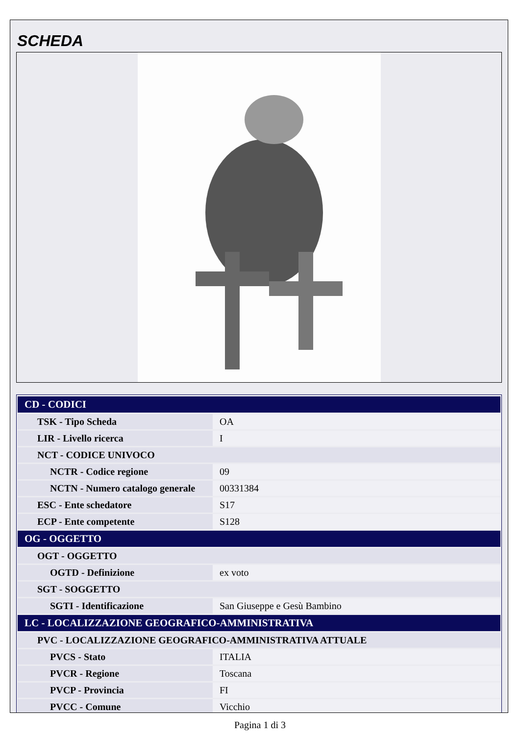SCHEDA
| CD - CODICI | |
| --- | --- |
| TSK - Tipo Scheda | OA |
| LIR - Livello ricerca | I |
| NCT - CODICE UNIVOCO | |
| NCTR - Codice regione | 09 |
| NCTN - Numero catalogo generale | 00331384 |
| ESC - Ente schedatore | S17 |
| ECP - Ente competente | S128 |
| OG - OGGETTO | |
| OGT - OGGETTO | |
| OGTD - Definizione | ex voto |
| SGT - SOGGETTO | |
| SGTI - Identificazione | San Giuseppe e Gesù Bambino |
| LC - LOCALIZZAZIONE GEOGRAFICO-AMMINISTRATIVA | |
| PVC - LOCALIZZAZIONE GEOGRAFICO-AMMINISTRATIVA ATTUALE | |
| PVCS - Stato | ITALIA |
| PVCR - Regione | Toscana |
| PVCP - Provincia | FI |
| PVCC - Comune | Vicchio |
Pagina 1 di 3